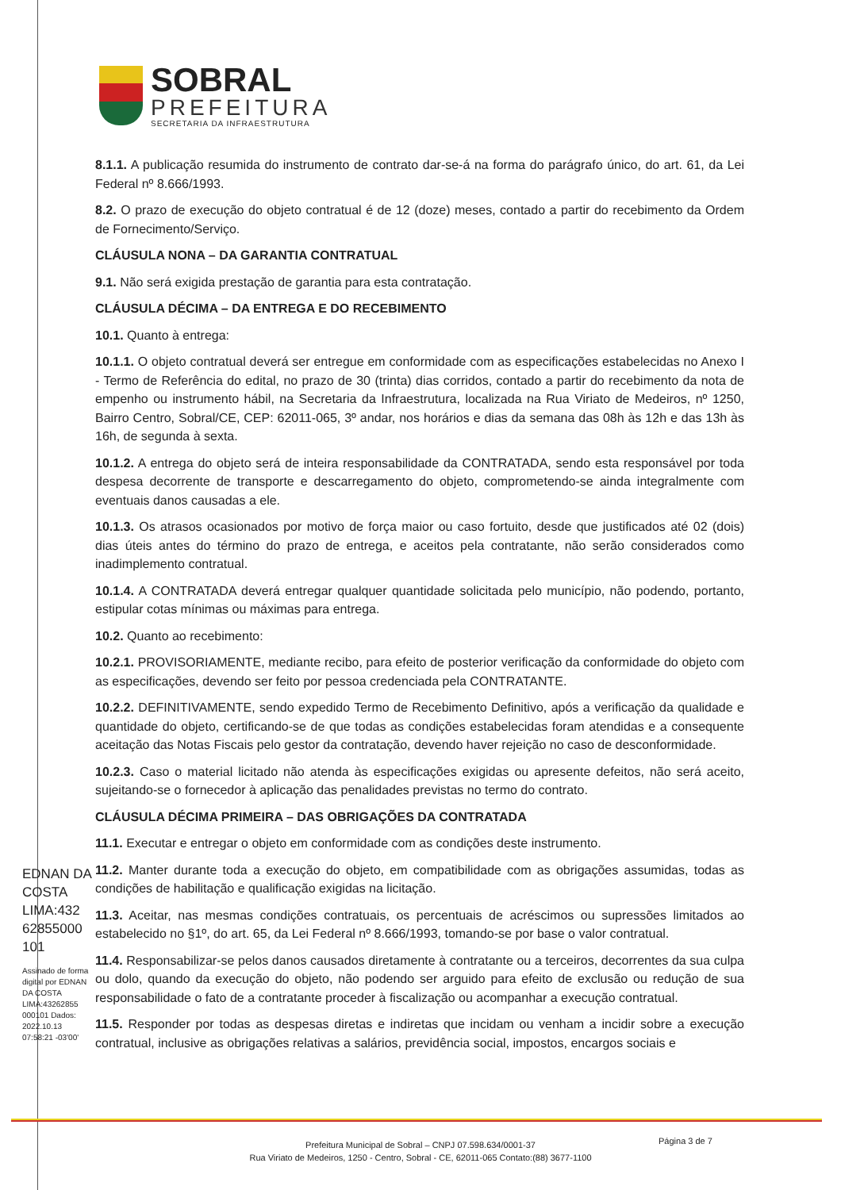SOBRAL
PREFEITURA
SECRETARIA DA INFRAESTRUTURA
8.1.1. A publicação resumida do instrumento de contrato dar-se-á na forma do parágrafo único, do art. 61, da Lei Federal nº 8.666/1993.
8.2. O prazo de execução do objeto contratual é de 12 (doze) meses, contado a partir do recebimento da Ordem de Fornecimento/Serviço.
CLÁUSULA NONA – DA GARANTIA CONTRATUAL
9.1. Não será exigida prestação de garantia para esta contratação.
CLÁUSULA DÉCIMA – DA ENTREGA E DO RECEBIMENTO
10.1. Quanto à entrega:
10.1.1. O objeto contratual deverá ser entregue em conformidade com as especificações estabelecidas no Anexo I - Termo de Referência do edital, no prazo de 30 (trinta) dias corridos, contado a partir do recebimento da nota de empenho ou instrumento hábil, na Secretaria da Infraestrutura, localizada na Rua Viriato de Medeiros, nº 1250, Bairro Centro, Sobral/CE, CEP: 62011-065, 3º andar, nos horários e dias da semana das 08h às 12h e das 13h às 16h, de segunda à sexta.
10.1.2. A entrega do objeto será de inteira responsabilidade da CONTRATADA, sendo esta responsável por toda despesa decorrente de transporte e descarregamento do objeto, comprometendo-se ainda integralmente com eventuais danos causadas a ele.
10.1.3. Os atrasos ocasionados por motivo de força maior ou caso fortuito, desde que justificados até 02 (dois) dias úteis antes do término do prazo de entrega, e aceitos pela contratante, não serão considerados como inadimplemento contratual.
10.1.4. A CONTRATADA deverá entregar qualquer quantidade solicitada pelo município, não podendo, portanto, estipular cotas mínimas ou máximas para entrega.
10.2. Quanto ao recebimento:
10.2.1. PROVISORIAMENTE, mediante recibo, para efeito de posterior verificação da conformidade do objeto com as especificações, devendo ser feito por pessoa credenciada pela CONTRATANTE.
10.2.2. DEFINITIVAMENTE, sendo expedido Termo de Recebimento Definitivo, após a verificação da qualidade e quantidade do objeto, certificando-se de que todas as condições estabelecidas foram atendidas e a consequente aceitação das Notas Fiscais pelo gestor da contratação, devendo haver rejeição no caso de desconformidade.
10.2.3. Caso o material licitado não atenda às especificações exigidas ou apresente defeitos, não será aceito, sujeitando-se o fornecedor à aplicação das penalidades previstas no termo do contrato.
CLÁUSULA DÉCIMA PRIMEIRA – DAS OBRIGAÇÕES DA CONTRATADA
11.1. Executar e entregar o objeto em conformidade com as condições deste instrumento.
11.2. Manter durante toda a execução do objeto, em compatibilidade com as obrigações assumidas, todas as condições de habilitação e qualificação exigidas na licitação.
11.3. Aceitar, nas mesmas condições contratuais, os percentuais de acréscimos ou supressões limitados ao estabelecido no §1º, do art. 65, da Lei Federal nº 8.666/1993, tomando-se por base o valor contratual.
11.4. Responsabilizar-se pelos danos causados diretamente à contratante ou a terceiros, decorrentes da sua culpa ou dolo, quando da execução do objeto, não podendo ser arguido para efeito de exclusão ou redução de sua responsabilidade o fato de a contratante proceder à fiscalização ou acompanhar a execução contratual.
11.5. Responder por todas as despesas diretas e indiretas que incidam ou venham a incidir sobre a execução contratual, inclusive as obrigações relativas a salários, previdência social, impostos, encargos sociais e
EDNAN DA COSTA LIMA:432 62855000 101
Assinado de forma digital por EDNAN DA COSTA LIMA:43262855 000101 Dados: 2022.10.13 07:58:21 -03'00'
Página 3 de 7
Prefeitura Municipal de Sobral – CNPJ 07.598.634/0001-37
Rua Viriato de Medeiros, 1250 - Centro, Sobral - CE, 62011-065 Contato:(88) 3677-1100